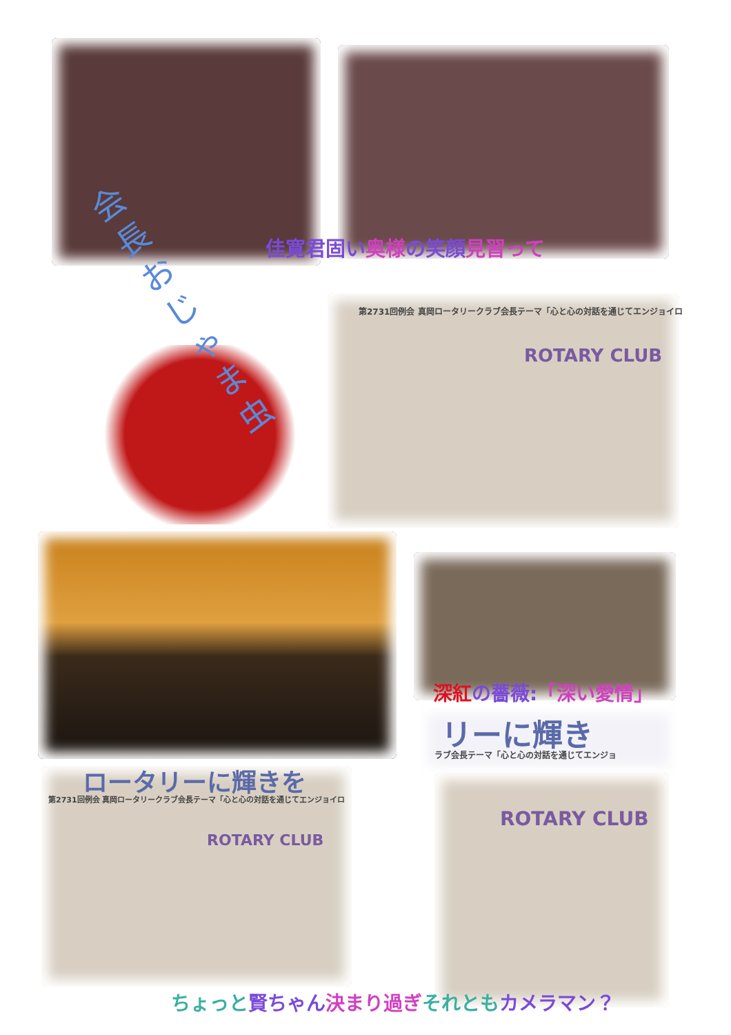会長おじゃま虫
佳寛君固い奥様の笑顔見習って
第2731回例会 真岡ロータリークラブ会長テーマ「心と心の対話を通じてエンジョイロ
ROTARY CLUB
深紅 の薔薇:「深い愛情」
リーに輝き
ラブ会長テーマ「心と心の対話を通じてエンジョ
ロータリーに輝きを
第2731回例会 真岡ロータリークラブ会長テーマ「心と心の対話を通じてエンジョイロ
ROTARY CLUB
ROTARY CLUB
ちょっと賢ちゃん 決まり過ぎそれともカメラマン？